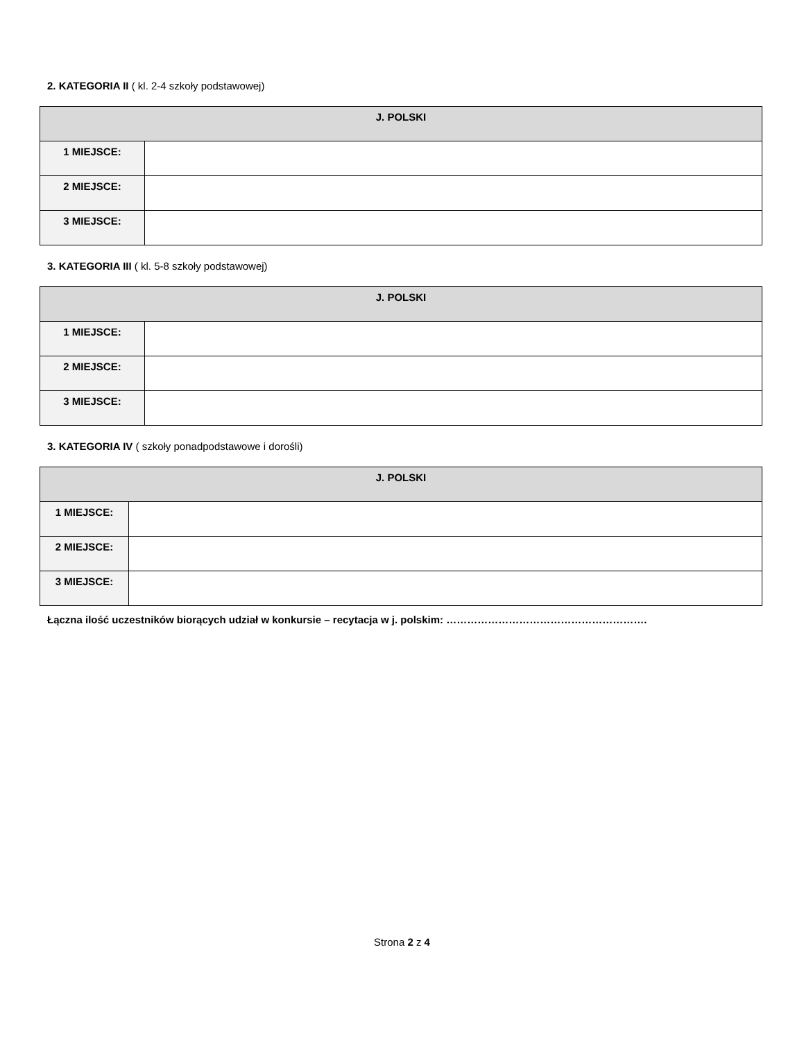2. KATEGORIA II ( kl. 2-4 szkoły podstawowej)
| J. POLSKI | |
| --- | --- |
| 1 MIEJSCE: | |
| 2 MIEJSCE: | |
| 3 MIEJSCE: | |
3. KATEGORIA III ( kl. 5-8 szkoły podstawowej)
| J. POLSKI | |
| --- | --- |
| 1 MIEJSCE: | |
| 2 MIEJSCE: | |
| 3 MIEJSCE: | |
3. KATEGORIA IV ( szkoły ponadpodstawowe i dorośli)
| J. POLSKI | |
| --- | --- |
| 1 MIEJSCE: | |
| 2 MIEJSCE: | |
| 3 MIEJSCE: | |
Łączna ilość uczestników biorących udział w konkursie – recytacja w j. polskim: ………………………………………………….
Strona 2 z 4